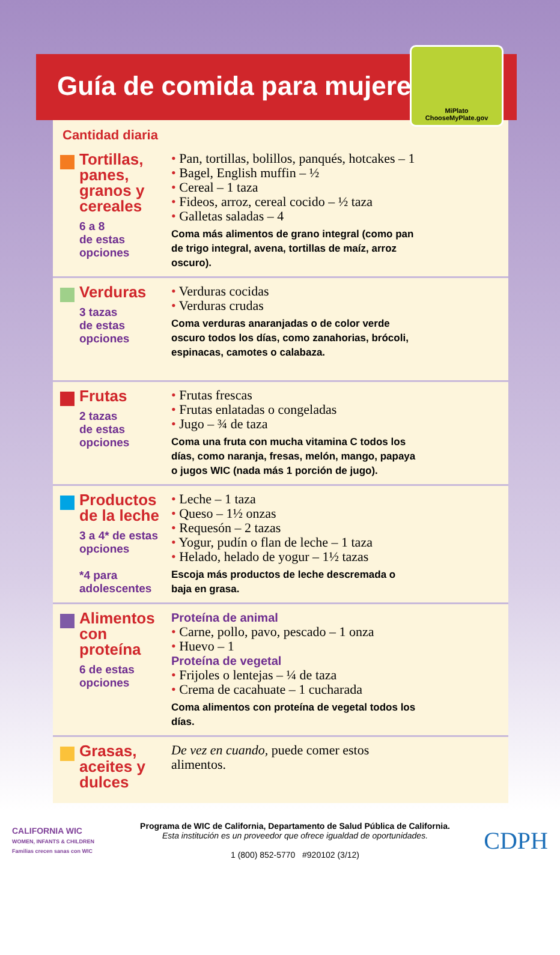Guía de comida para mujeres
MiPlato
ChooseMyPlate.gov
Cantidad diaria
Tortillas, panes, granos y cereales
6 a 8
de estas
opciones
• Pan, tortillas, bolillos, panqués, hotcakes – 1
• Bagel, English muffin – ½
• Cereal – 1 taza
• Fideos, arroz, cereal cocido – ½ taza
• Galletas saladas – 4
Coma más alimentos de grano integral (como pan de trigo integral, avena, tortillas de maíz, arroz oscuro).
Verduras
3 tazas
de estas
opciones
• Verduras cocidas
• Verduras crudas
Coma verduras anaranjadas o de color verde oscuro todos los días, como zanahorias, brócoli, espinacas, camotes o calabaza.
Frutas
2 tazas
de estas
opciones
• Frutas frescas
• Frutas enlatadas o congeladas
• Jugo – ¾ de taza
Coma una fruta con mucha vitamina C todos los días, como naranja, fresas, melón, mango, papaya o jugos WIC (nada más 1 porción de jugo).
Productos de la leche
3 a 4* de estas opciones
*4 para adolescentes
• Leche – 1 taza
• Queso – 1½ onzas
• Requesón – 2 tazas
• Yogur, pudín o flan de leche – 1 taza
• Helado, helado de yogur – 1½ tazas
Escoja más productos de leche descremada o baja en grasa.
Alimentos con proteína
6 de estas
opciones
Proteína de animal
• Carne, pollo, pavo, pescado – 1 onza
• Huevo – 1
Proteína de vegetal
• Frijoles o lentejas – ¼ de taza
• Crema de cacahuate – 1 cucharada
Coma alimentos con proteína de vegetal todos los días.
Grasas, aceites y dulces
De vez en cuando, puede comer estos alimentos.
CALIFORNIA WIC
WOMEN, INFANTS & CHILDREN
Familias crecen sanas con WIC
Programa de WIC de California, Departamento de Salud Pública de California.
Esta institución es un proveedor que ofrece igualdad de oportunidades.
1 (800) 852-5770 #920102 (3/12)
CDPH